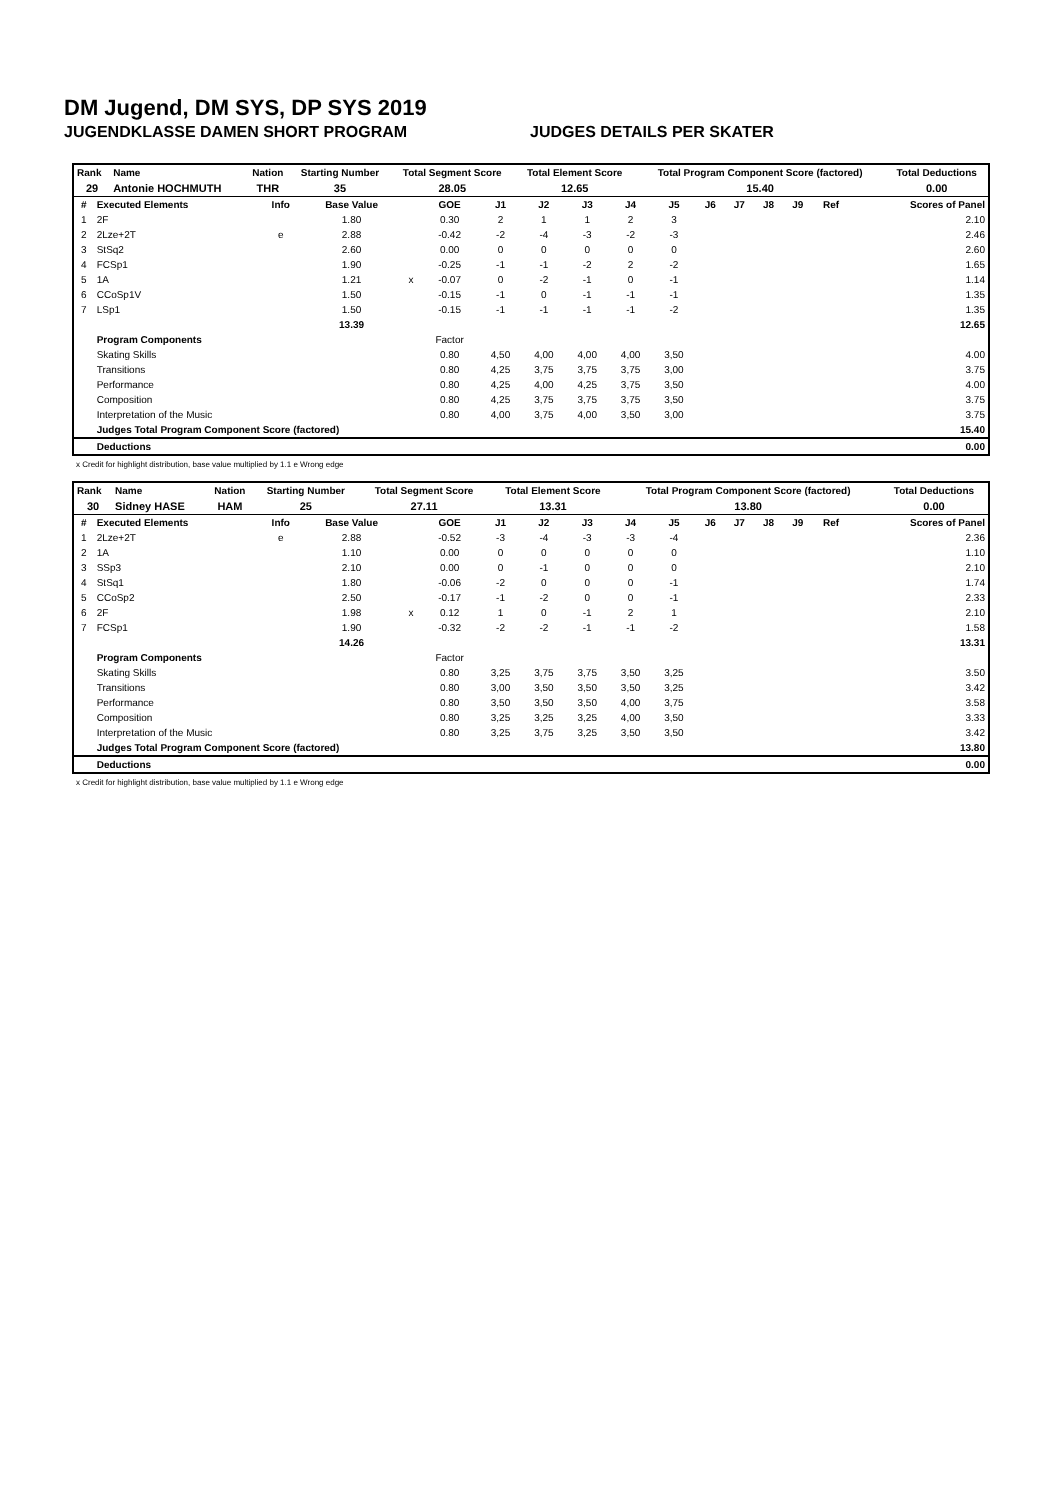DM Jugend, DM SYS, DP SYS 2019
JUGENDKLASSE DAMEN SHORT PROGRAM JUDGES DETAILS PER SKATER
| Rank | Name | Nation | Starting Number | Total Segment Score | Total Element Score | Total Program Component Score (factored) | Total Deductions |
| --- | --- | --- | --- | --- | --- | --- | --- |
| 29 | Antonie HOCHMUTH | THR | 35 | 28.05 | 12.65 | 15.40 | 0.00 |
| # | Executed Elements | Info | Base Value | | GOE | J1 | J2 | J3 | J4 | J5 | J6 | J7 | J8 | J9 | Ref | Scores of Panel |
| --- | --- | --- | --- | --- | --- | --- | --- | --- | --- | --- | --- | --- | --- | --- | --- | --- |
| 1 | 2F | | 1.80 | | 0.30 | 2 | 1 | 1 | 2 | 3 | | | | | | 2.10 |
| 2 | 2Lze+2T | e | 2.88 | | -0.42 | -2 | -4 | -3 | -2 | -3 | | | | | | 2.46 |
| 3 | StSq2 | | 2.60 | | 0.00 | 0 | 0 | 0 | 0 | 0 | | | | | | 2.60 |
| 4 | FCSp1 | | 1.90 | | -0.25 | -1 | -1 | -2 | 2 | -2 | | | | | | 1.65 |
| 5 | 1A | | 1.21 | x | -0.07 | 0 | -2 | -1 | 0 | -1 | | | | | | 1.14 |
| 6 | CCoSp1V | | 1.50 | | -0.15 | -1 | 0 | -1 | -1 | -1 | | | | | | 1.35 |
| 7 | LSp1 | | 1.50 | | -0.15 | -1 | -1 | -1 | -1 | -2 | | | | | | 1.35 |
| | | | 13.39 | | | | | | | | | | | | | 12.65 |
| | Program Components | | | | Factor | | | | | | | | | | | |
| | Skating Skills | | | | 0.80 | 4,50 | 4,00 | 4,00 | 4,00 | 3,50 | | | | | | 4.00 |
| | Transitions | | | | 0.80 | 4,25 | 3,75 | 3,75 | 3,75 | 3,00 | | | | | | 3.75 |
| | Performance | | | | 0.80 | 4,25 | 4,00 | 4,25 | 3,75 | 3,50 | | | | | | 4.00 |
| | Composition | | | | 0.80 | 4,25 | 3,75 | 3,75 | 3,75 | 3,50 | | | | | | 3.75 |
| | Interpretation of the Music | | | | 0.80 | 4,00 | 3,75 | 4,00 | 3,50 | 3,00 | | | | | | 3.75 |
| | Judges Total Program Component Score (factored) | | | | | | | | | | | | | | | 15.40 |
| | Deductions | | | | | | | | | | | | | | | 0.00 |
x Credit for highlight distribution, base value multiplied by 1.1 e Wrong edge
| Rank | Name | Nation | Starting Number | Total Segment Score | Total Element Score | Total Program Component Score (factored) | Total Deductions |
| --- | --- | --- | --- | --- | --- | --- | --- |
| 30 | Sidney HASE | HAM | 25 | 27.11 | 13.31 | 13.80 | 0.00 |
| # | Executed Elements | Info | Base Value | | GOE | J1 | J2 | J3 | J4 | J5 | J6 | J7 | J8 | J9 | Ref | Scores of Panel |
| --- | --- | --- | --- | --- | --- | --- | --- | --- | --- | --- | --- | --- | --- | --- | --- | --- |
| 1 | 2Lze+2T | e | 2.88 | | -0.52 | -3 | -4 | -3 | -3 | -4 | | | | | | 2.36 |
| 2 | 1A | | 1.10 | | 0.00 | 0 | 0 | 0 | 0 | 0 | | | | | | 1.10 |
| 3 | SSp3 | | 2.10 | | 0.00 | 0 | -1 | 0 | 0 | 0 | | | | | | 2.10 |
| 4 | StSq1 | | 1.80 | | -0.06 | -2 | 0 | 0 | 0 | -1 | | | | | | 1.74 |
| 5 | CCoSp2 | | 2.50 | | -0.17 | -1 | -2 | 0 | 0 | -1 | | | | | | 2.33 |
| 6 | 2F | | 1.98 | x | 0.12 | 1 | 0 | -1 | 2 | 1 | | | | | | 2.10 |
| 7 | FCSp1 | | 1.90 | | -0.32 | -2 | -2 | -1 | -1 | -2 | | | | | | 1.58 |
| | | | 14.26 | | | | | | | | | | | | | 13.31 |
| | Program Components | | | | Factor | | | | | | | | | | | |
| | Skating Skills | | | | 0.80 | 3,25 | 3,75 | 3,75 | 3,50 | 3,25 | | | | | | 3.50 |
| | Transitions | | | | 0.80 | 3,00 | 3,50 | 3,50 | 3,50 | 3,25 | | | | | | 3.42 |
| | Performance | | | | 0.80 | 3,50 | 3,50 | 3,50 | 4,00 | 3,75 | | | | | | 3.58 |
| | Composition | | | | 0.80 | 3,25 | 3,25 | 3,25 | 4,00 | 3,50 | | | | | | 3.33 |
| | Interpretation of the Music | | | | 0.80 | 3,25 | 3,75 | 3,25 | 3,50 | 3,50 | | | | | | 3.42 |
| | Judges Total Program Component Score (factored) | | | | | | | | | | | | | | | 13.80 |
| | Deductions | | | | | | | | | | | | | | | 0.00 |
x Credit for highlight distribution, base value multiplied by 1.1 e Wrong edge